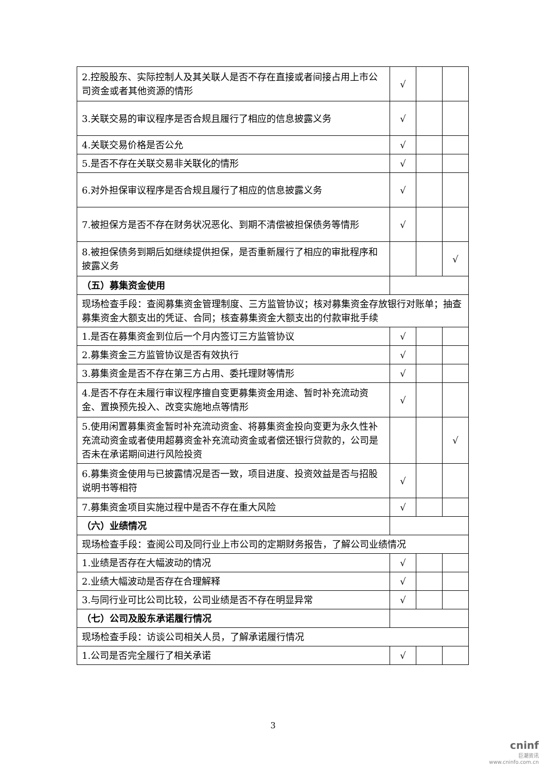| 2.控股股东、实际控制人及其关联人是否不存在直接或者间接占用上市公司资金或者其他资源的情形 | √ | | |
| 3.关联交易的审议程序是否合规且履行了相应的信息披露义务 | √ | | |
| 4.关联交易价格是否公允 | √ | | |
| 5.是否不存在关联交易非关联化的情形 | √ | | |
| 6.对外担保审议程序是否合规且履行了相应的信息披露义务 | √ | | |
| 7.被担保方是否不存在财务状况恶化、到期不清偿被担保债务等情形 | √ | | |
| 8.被担保债务到期后如继续提供担保，是否重新履行了相应的审批程序和披露义务 | | | √ |
| （五）募集资金使用 | | | |
| 现场检查手段：查阅募集资金管理制度、三方监管协议；核对募集资金存放银行对账单；抽查募集资金大额支出的凭证、合同；核查募集资金大额支出的付款审批手续 | | | |
| 1.是否在募集资金到位后一个月内签订三方监管协议 | √ | | |
| 2.募集资金三方监管协议是否有效执行 | √ | | |
| 3.募集资金是否不存在第三方占用、委托理财等情形 | √ | | |
| 4.是否不存在未履行审议程序擅自变更募集资金用途、暂时补充流动资金、置换预先投入、改变实施地点等情形 | √ | | |
| 5.使用闲置募集资金暂时补充流动资金、将募集资金投向变更为永久性补充流动资金或者使用超募资金补充流动资金或者偿还银行贷款的，公司是否未在承诺期间进行风险投资 | | | √ |
| 6.募集资金使用与已披露情况是否一致，项目进度、投资效益是否与招股说明书等相符 | √ | | |
| 7.募集资金项目实施过程中是否不存在重大风险 | √ | | |
| （六）业绩情况 | | | |
| 现场检查手段：查阅公司及同行业上市公司的定期财务报告，了解公司业绩情况 | | | |
| 1.业绩是否存在大幅波动的情况 | √ | | |
| 2.业绩大幅波动是否存在合理解释 | √ | | |
| 3.与同行业可比公司比较，公司业绩是否不存在明显异常 | √ | | |
| （七）公司及股东承诺履行情况 | | | |
| 现场检查手段：访谈公司相关人员，了解承诺履行情况 | | | |
| 1.公司是否完全履行了相关承诺 | √ | | |
3
cninf
巨潮资讯
www.cninfo.com.cn